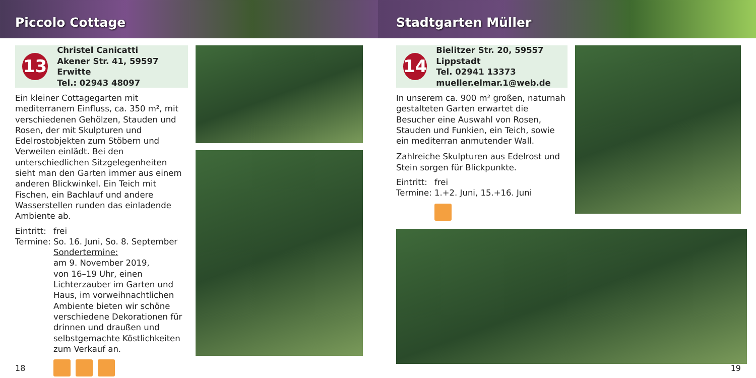Piccolo Cottage
13
Christel Canicatti
Akener Str. 41, 59597 Erwitte
Tel.: 02943 48097
Ein kleiner Cottagegarten mit mediterranem Einfluss, ca. 350 m², mit verschiedenen Gehölzen, Stauden und Rosen, der mit Skulpturen und Edelrostobjekten zum Stöbern und Verweilen einlädt. Bei den unterschiedlichen Sitzgelegenheiten sieht man den Garten immer aus einem anderen Blickwinkel. Ein Teich mit Fischen, ein Bachlauf und andere Wasserstellen runden das einladende Ambiente ab.
Eintritt: frei
Termine: So. 16. Juni, So. 8. September
Sondertermine:
am 9. November 2019,
von 16–19 Uhr, einen Lichterzauber im Garten und Haus, im vorweihnachtlichen Ambiente bieten wir schöne verschiedene Dekorationen für drinnen und draußen und selbstgemachte Köstlichkeiten zum Verkauf an.
18
Stadtgarten Müller
14
Bielitzer Str. 20, 59557 Lippstadt
Tel. 02941 13373
mueller.elmar.1@web.de
In unserem ca. 900 m² großen, naturnah gestalteten Garten erwartet die Besucher eine Auswahl von Rosen, Stauden und Funkien, ein Teich, sowie ein mediterran anmutender Wall.
Zahlreiche Skulpturen aus Edelrost und Stein sorgen für Blickpunkte.
Eintritt: frei
Termine: 1.+2. Juni, 15.+16. Juni
19